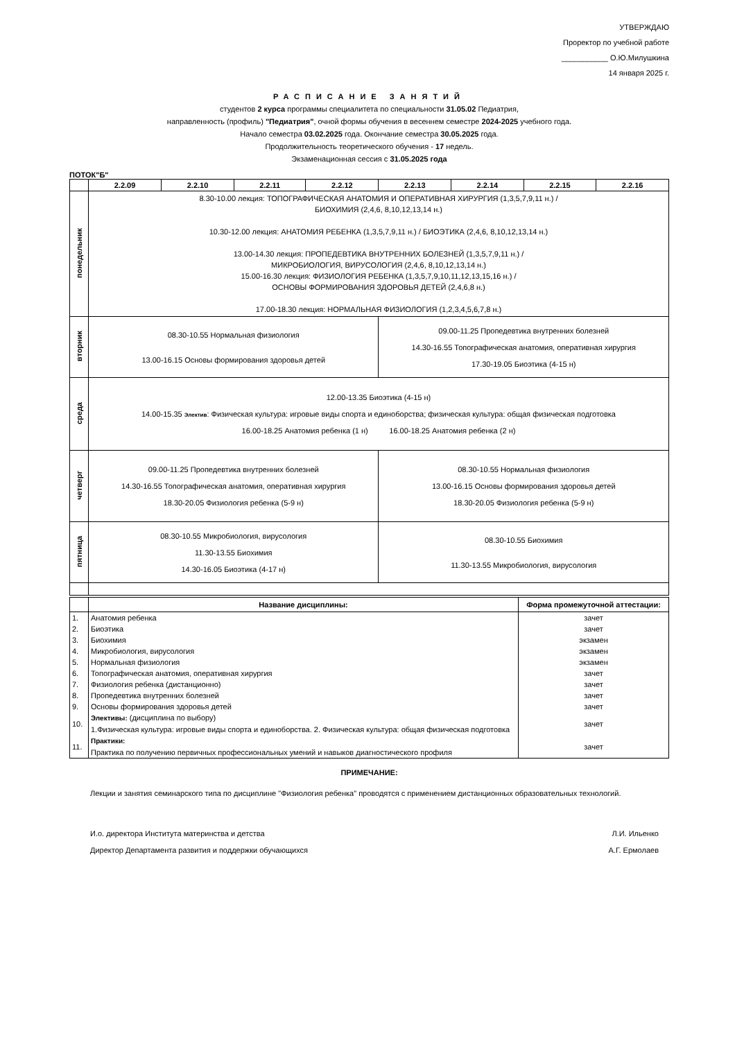УТВЕРЖДАЮ
Проректор по учебной работе
___________ О.Ю.Милушкина
14 января 2025 г.
РАСПИСАНИЕ ЗАНЯТИЙ
студентов 2 курса программы специалитета по специальности 31.05.02 Педиатрия,
направленность (профиль) "Педиатрия", очной формы обучения в весеннем семестре 2024-2025 учебного года.
Начало семестра 03.02.2025 года. Окончание семестра 30.05.2025 года.
Продолжительность теоретического обучения - 17 недель.
Экзаменационная сессия с 31.05.2025 года
ПОТОК"Б"
| | 2.2.09 | 2.2.10 | 2.2.11 | 2.2.12 | 2.2.13 | 2.2.14 | 2.2.15 | 2.2.16 |
| --- | --- | --- | --- | --- | --- | --- | --- | --- |
| понедельник | 8.30-10.00 лекция: ТОПОГРАФИЧЕСКАЯ АНАТОМИЯ И ОПЕРАТИВНАЯ ХИРУРГИЯ (1,3,5,7,9,11 н.) / БИОХИМИЯ (2,4,6, 8,10,12,13,14 н.) 10.30-12.00 лекция: АНАТОМИЯ РЕБЕНКА (1,3,5,7,9,11 н.) / БИОЭТИКА (2,4,6, 8,10,12,13,14 н.) 13.00-14.30 лекция: ПРОПЕДЕВТИКА ВНУТРЕННИХ БОЛЕЗНЕЙ (1,3,5,7,9,11 н.) / МИКРОБИОЛОГИЯ, ВИРУСОЛОГИЯ (2,4,6, 8,10,12,13,14 н.) 15.00-16.30 лекция: ФИЗИОЛОГИЯ РЕБЕНКА (1,3,5,7,9,10,11,12,13,15,16 н.) / ОСНОВЫ ФОРМИРОВАНИЯ ЗДОРОВЬЯ ДЕТЕЙ (2,4,6,8 н.) 17.00-18.30 лекция: НОРМАЛЬНАЯ ФИЗИОЛОГИЯ (1,2,3,4,5,6,7,8 н.) | | | | | | | |
| вторник | 08.30-10.55 Нормальная физиология 13.00-16.15 Основы формирования здоровья детей | | | | 09.00-11.25 Пропедевтика внутренних болезней 14.30-16.55 Топографическая анатомия, оперативная хирургия 17.30-19.05 Биоэтика (4-15 н) | | | |
| среда | 12.00-13.35 Биоэтика (4-15 н) 14.00-15.35 Электив : Физическая культура: игровые виды спорта и единоборства; физическая культура: общая физическая подготовка 16.00-18.25 Анатомия ребенка (1 н) 16.00-18.25 Анатомия ребенка (2 н) | | | | | | | |
| четверг | 09.00-11.25 Пропедевтика внутренних болезней 14.30-16.55 Топографическая анатомия, оперативная хирургия 18.30-20.05 Физиология ребенка (5-9 н) | | | | 08.30-10.55 Нормальная физиология 13.00-16.15 Основы формирования здоровья детей 18.30-20.05 Физиология ребенка (5-9 н) | | | |
| пятница | 08.30-10.55 Микробиология, вирусология 11.30-13.55 Биохимия 14.30-16.05 Биоэтика (4-17 н) | | | | 08.30-10.55 Биохимия 11.30-13.55 Микробиология, вирусология | | | |
| | Название дисциплины: | Форма промежуточной аттестации: |
| 1. | Анатомия ребенка | зачет |
| 2. | Биоэтика | зачет |
| 3. | Биохимия | экзамен |
| 4. | Микробиология, вирусология | экзамен |
| 5. | Нормальная физиология | экзамен |
| 6. | Топографическая анатомия, оперативная хирургия | зачет |
| 7. | Физиология ребенка (дистанционно) | зачет |
| 8. | Пропедевтика внутренних болезней | зачет |
| 9. | Основы формирования здоровья детей | зачет |
| 10. | Элективы: (дисциплина по выбору) 1.Физическая культура: игровые виды спорта и единоборства. 2. Физическая культура: общая физическая подготовка | зачет |
| 11. | Практики: Практика по получению первичных профессиональных умений и навыков диагностического профиля | зачет |
ПРИМЕЧАНИЕ:
Лекции и занятия семинарского типа по дисциплине "Физиология ребенка" проводятся с применением дистанционных образовательных технологий.
И.о. директора Института материнства и детства Л.И. Ильенко
Директор Департамента развития и поддержки обучающихся А.Г. Ермолаев